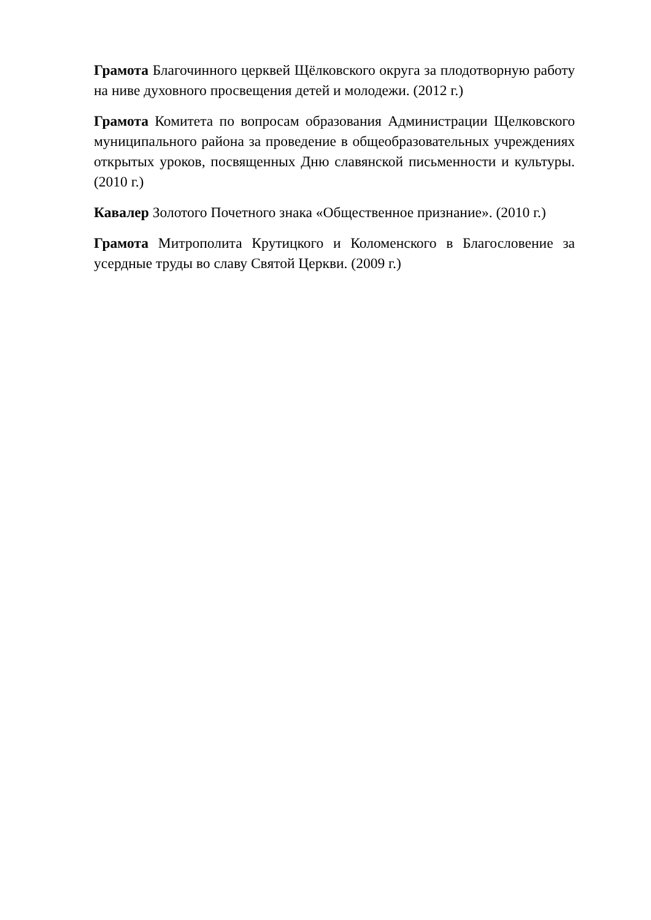Грамота Благочинного церквей Щёлковского округа за плодотворную работу на ниве духовного просвещения детей и молодежи. (2012 г.)
Грамота Комитета по вопросам образования Администрации Щелковского муниципального района за проведение в общеобразовательных учреждениях открытых уроков, посвященных Дню славянской письменности и культуры. (2010 г.)
Кавалер Золотого Почетного знака «Общественное признание». (2010 г.)
Грамота Митрополита Крутицкого и Коломенского в Благословение за усердные труды во славу Святой Церкви. (2009 г.)